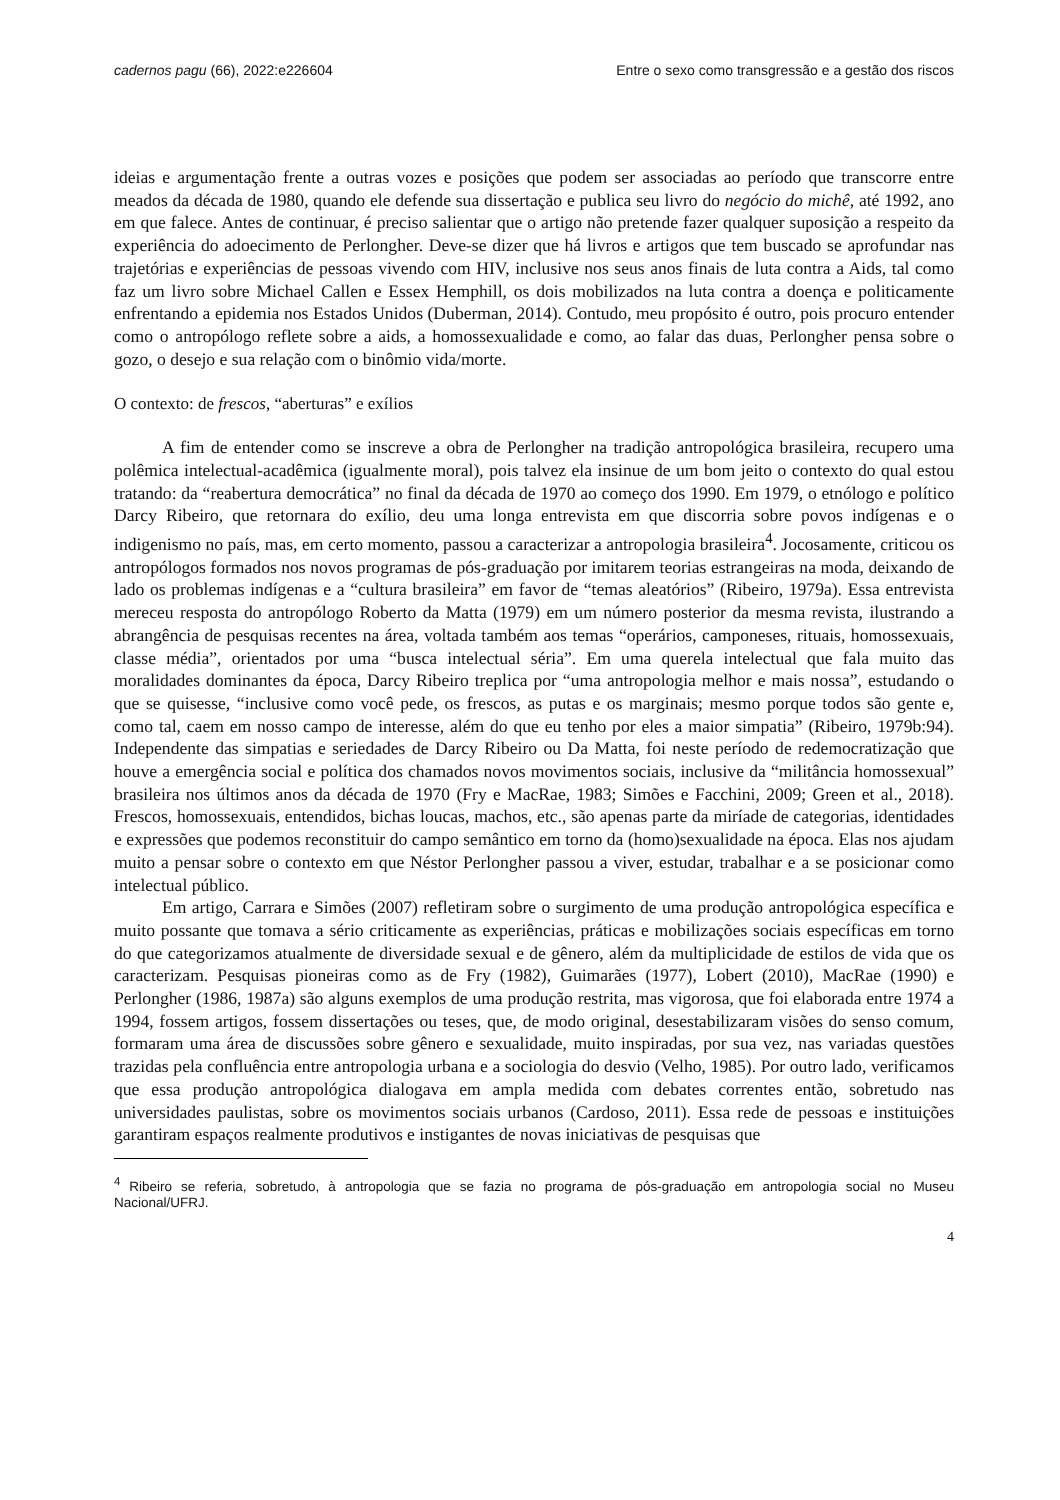cadernos pagu (66), 2022:e226604 Entre o sexo como transgressão e a gestão dos riscos
ideias e argumentação frente a outras vozes e posições que podem ser associadas ao período que transcorre entre meados da década de 1980, quando ele defende sua dissertação e publica seu livro do negócio do michê, até 1992, ano em que falece. Antes de continuar, é preciso salientar que o artigo não pretende fazer qualquer suposição a respeito da experiência do adoecimento de Perlongher. Deve-se dizer que há livros e artigos que tem buscado se aprofundar nas trajetórias e experiências de pessoas vivendo com HIV, inclusive nos seus anos finais de luta contra a Aids, tal como faz um livro sobre Michael Callen e Essex Hemphill, os dois mobilizados na luta contra a doença e politicamente enfrentando a epidemia nos Estados Unidos (Duberman, 2014). Contudo, meu propósito é outro, pois procuro entender como o antropólogo reflete sobre a aids, a homossexualidade e como, ao falar das duas, Perlongher pensa sobre o gozo, o desejo e sua relação com o binômio vida/morte.
O contexto: de frescos, “aberturas” e exílios
A fim de entender como se inscreve a obra de Perlongher na tradição antropológica brasileira, recupero uma polêmica intelectual-acadêmica (igualmente moral), pois talvez ela insinue de um bom jeito o contexto do qual estou tratando: da “reabertura democrática” no final da década de 1970 ao começo dos 1990. Em 1979, o etnólogo e político Darcy Ribeiro, que retornara do exílio, deu uma longa entrevista em que discorria sobre povos indígenas e o indigenismo no país, mas, em certo momento, passou a caracterizar a antropologia brasileira<sup>4</sup>. Jocosamente, criticou os antropólogos formados nos novos programas de pós-graduação por imitarem teorias estrangeiras na moda, deixando de lado os problemas indígenas e a “cultura brasileira” em favor de “temas aleatórios” (Ribeiro, 1979a). Essa entrevista mereceu resposta do antropólogo Roberto da Matta (1979) em um número posterior da mesma revista, ilustrando a abrangência de pesquisas recentes na área, voltada também aos temas “operários, camponeses, rituais, homossexuais, classe média”, orientados por uma “busca intelectual séria”. Em uma querela intelectual que fala muito das moralidades dominantes da época, Darcy Ribeiro treplica por “uma antropologia melhor e mais nossa”, estudando o que se quisesse, “inclusive como você pede, os frescos, as putas e os marginais; mesmo porque todos são gente e, como tal, caem em nosso campo de interesse, além do que eu tenho por eles a maior simpatia” (Ribeiro, 1979b:94). Independente das simpatias e seriedades de Darcy Ribeiro ou Da Matta, foi neste período de redemocratização que houve a emergência social e política dos chamados novos movimentos sociais, inclusive da “militância homossexual” brasileira nos últimos anos da década de 1970 (Fry e MacRae, 1983; Simões e Facchini, 2009; Green et al., 2018). Frescos, homossexuais, entendidos, bichas loucas, machos, etc., são apenas parte da miríade de categorias, identidades e expressões que podemos reconstituir do campo semântico em torno da (homo)sexualidade na época. Elas nos ajudam muito a pensar sobre o contexto em que Néstor Perlongher passou a viver, estudar, trabalhar e a se posicionar como intelectual público.
Em artigo, Carrara e Simões (2007) refletiram sobre o surgimento de uma produção antropológica específica e muito possante que tomava a sério criticamente as experiências, práticas e mobilizações sociais específicas em torno do que categorizamos atualmente de diversidade sexual e de gênero, além da multiplicidade de estilos de vida que os caracterizam. Pesquisas pioneiras como as de Fry (1982), Guimarães (1977), Lobert (2010), MacRae (1990) e Perlongher (1986, 1987a) são alguns exemplos de uma produção restrita, mas vigorosa, que foi elaborada entre 1974 a 1994, fossem artigos, fossem dissertações ou teses, que, de modo original, desestabilizaram visões do senso comum, formaram uma área de discussões sobre gênero e sexualidade, muito inspiradas, por sua vez, nas variadas questões trazidas pela confluência entre antropologia urbana e a sociologia do desvio (Velho, 1985). Por outro lado, verificamos que essa produção antropológica dialogava em ampla medida com debates correntes então, sobretudo nas universidades paulistas, sobre os movimentos sociais urbanos (Cardoso, 2011). Essa rede de pessoas e instituições garantiram espaços realmente produtivos e instigantes de novas iniciativas de pesquisas que
<sup>4</sup> Ribeiro se referia, sobretudo, à antropologia que se fazia no programa de pós-graduação em antropologia social no Museu Nacional/UFRJ.
4